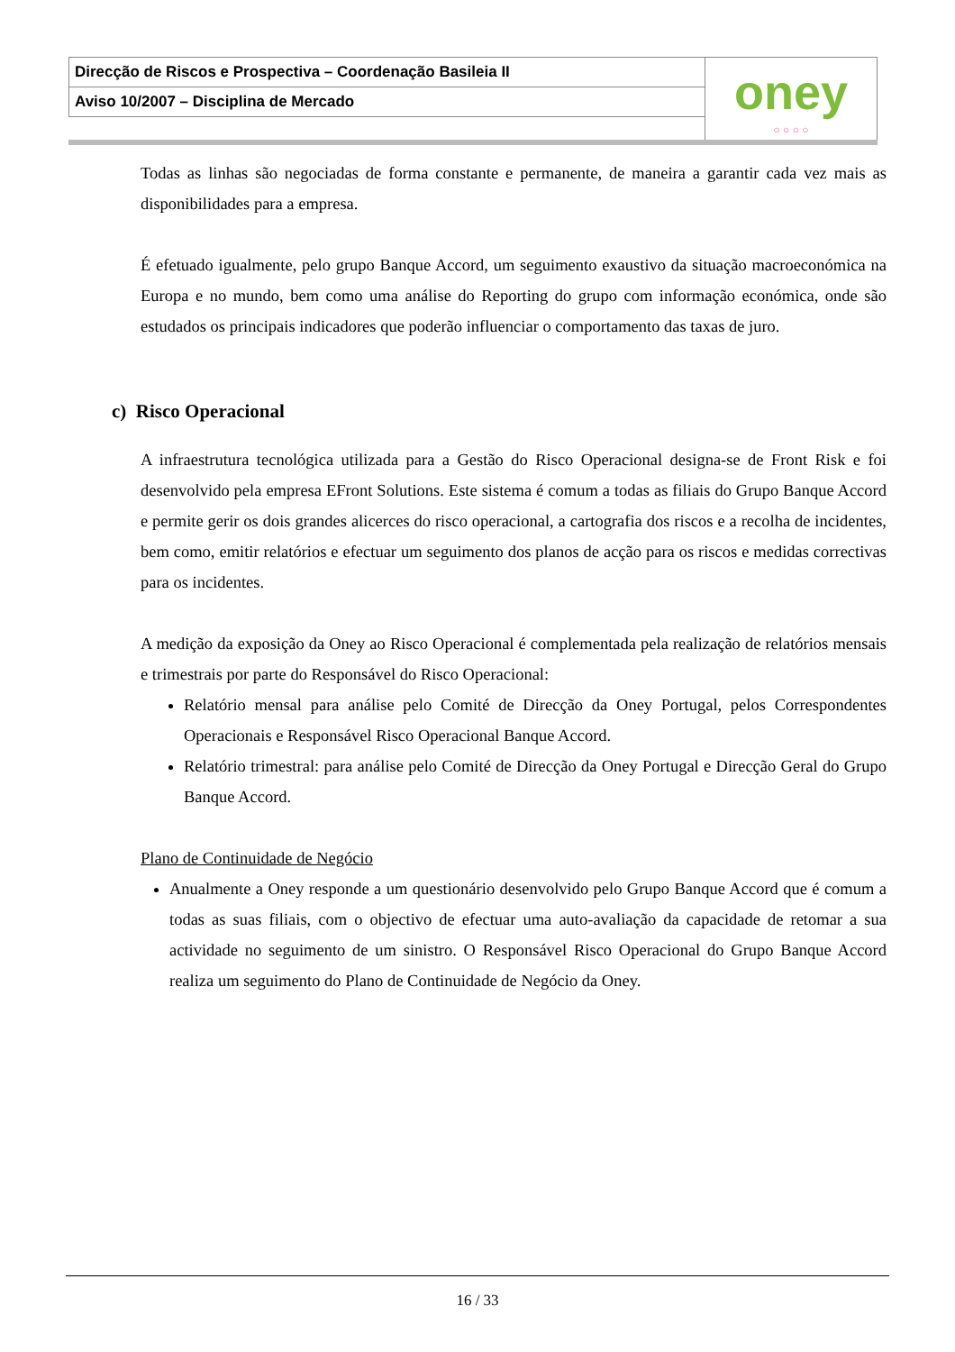| Direcção de Riscos e Prospectiva – Coordenação Basileia II | oney ○ ○ ○ ○ |
| Aviso 10/2007 – Disciplina de Mercado | |
Todas as linhas são negociadas de forma constante e permanente, de maneira a garantir cada vez mais as disponibilidades para a empresa.
É efetuado igualmente, pelo grupo Banque Accord, um seguimento exaustivo da situação macroeconómica na Europa e no mundo, bem como uma análise do Reporting do grupo com informação económica, onde são estudados os principais indicadores que poderão influenciar o comportamento das taxas de juro.
c) Risco Operacional
A infraestrutura tecnológica utilizada para a Gestão do Risco Operacional designa-se de Front Risk e foi desenvolvido pela empresa EFront Solutions. Este sistema é comum a todas as filiais do Grupo Banque Accord e permite gerir os dois grandes alicerces do risco operacional, a cartografia dos riscos e a recolha de incidentes, bem como, emitir relatórios e efectuar um seguimento dos planos de acção para os riscos e medidas correctivas para os incidentes.
A medição da exposição da Oney ao Risco Operacional é complementada pela realização de relatórios mensais e trimestrais por parte do Responsável do Risco Operacional:
Relatório mensal para análise pelo Comité de Direcção da Oney Portugal, pelos Correspondentes Operacionais e Responsável Risco Operacional Banque Accord.
Relatório trimestral: para análise pelo Comité de Direcção da Oney Portugal e Direcção Geral do Grupo Banque Accord.
Plano de Continuidade de Negócio
Anualmente a Oney responde a um questionário desenvolvido pelo Grupo Banque Accord que é comum a todas as suas filiais, com o objectivo de efectuar uma auto-avaliação da capacidade de retomar a sua actividade no seguimento de um sinistro. O Responsável Risco Operacional do Grupo Banque Accord realiza um seguimento do Plano de Continuidade de Negócio da Oney.
16 / 33